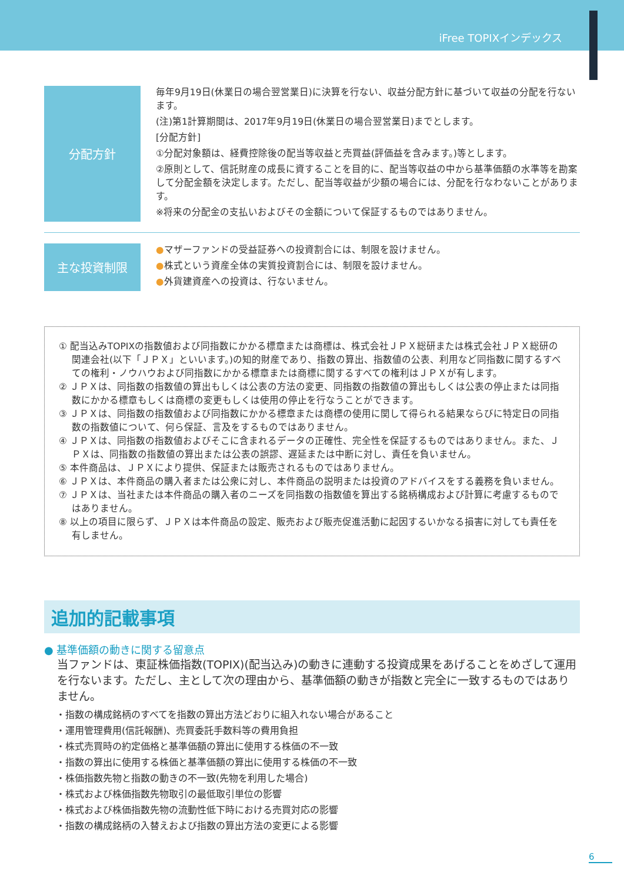iFree TOPIXインデックス
分配方針
毎年9月19日(休業日の場合翌営業日)に決算を行ない、収益分配方針に基づいて収益の分配を行ないます。
(注)第1計算期間は、2017年9月19日(休業日の場合翌営業日)までとします。
[分配方針]
①分配対象額は、経費控除後の配当等収益と売買益(評価益を含みます。)等とします。
②原則として、信託財産の成長に資することを目的に、配当等収益の中から基準価額の水準等を勘案して分配金額を決定します。ただし、配当等収益が少額の場合には、分配を行なわないことがあります。
※将来の分配金の支払いおよびその金額について保証するものではありません。
主な投資制限
●マザーファンドの受益証券への投資割合には、制限を設けません。
●株式という資産全体の実質投資割合には、制限を設けません。
●外貨建資産への投資は、行ないません。
① 配当込みTOPIXの指数値および同指数にかかる標章または商標は、株式会社ＪＰＸ総研または株式会社ＪＰＸ総研の関連会社(以下「ＪＰＸ」といいます。)の知的財産であり、指数の算出、指数値の公表、利用など同指数に関するすべての権利・ノウハウおよび同指数にかかる標章または商標に関するすべての権利はＪＰＸが有します。
② ＪＰＸは、同指数の指数値の算出もしくは公表の方法の変更、同指数の指数値の算出もしくは公表の停止または同指数にかかる標章もしくは商標の変更もしくは使用の停止を行なうことができます。
③ ＪＰＸは、同指数の指数値および同指数にかかる標章または商標の使用に関して得られる結果ならびに特定日の同指数の指数値について、何ら保証、言及をするものではありません。
④ ＪＰＸは、同指数の指数値およびそこに含まれるデータの正確性、完全性を保証するものではありません。また、ＪＰＸは、同指数の指数値の算出または公表の誤謬、遅延または中断に対し、責任を負いません。
⑤ 本件商品は、ＪＰＸにより提供、保証または販売されるものではありません。
⑥ ＪＰＸは、本件商品の購入者または公衆に対し、本件商品の説明または投資のアドバイスをする義務を負いません。
⑦ ＪＰＸは、当社または本件商品の購入者のニーズを同指数の指数値を算出する銘柄構成および計算に考慮するものではありません。
⑧ 以上の項目に限らず、ＪＰＸは本件商品の設定、販売および販売促進活動に起因するいかなる損害に対しても責任を有しません。
追加的記載事項
● 基準価額の動きに関する留意点
当ファンドは、東証株価指数(TOPIX)(配当込み)の動きに連動する投資成果をあげることをめざして運用を行ないます。ただし、主として次の理由から、基準価額の動きが指数と完全に一致するものではありません。
・指数の構成銘柄のすべてを指数の算出方法どおりに組入れない場合があること
・運用管理費用(信託報酬)、売買委託手数料等の費用負担
・株式売買時の約定価格と基準価額の算出に使用する株価の不一致
・指数の算出に使用する株価と基準価額の算出に使用する株価の不一致
・株価指数先物と指数の動きの不一致(先物を利用した場合)
・株式および株価指数先物取引の最低取引単位の影響
・株式および株価指数先物の流動性低下時における売買対応の影響
・指数の構成銘柄の入替えおよび指数の算出方法の変更による影響
6